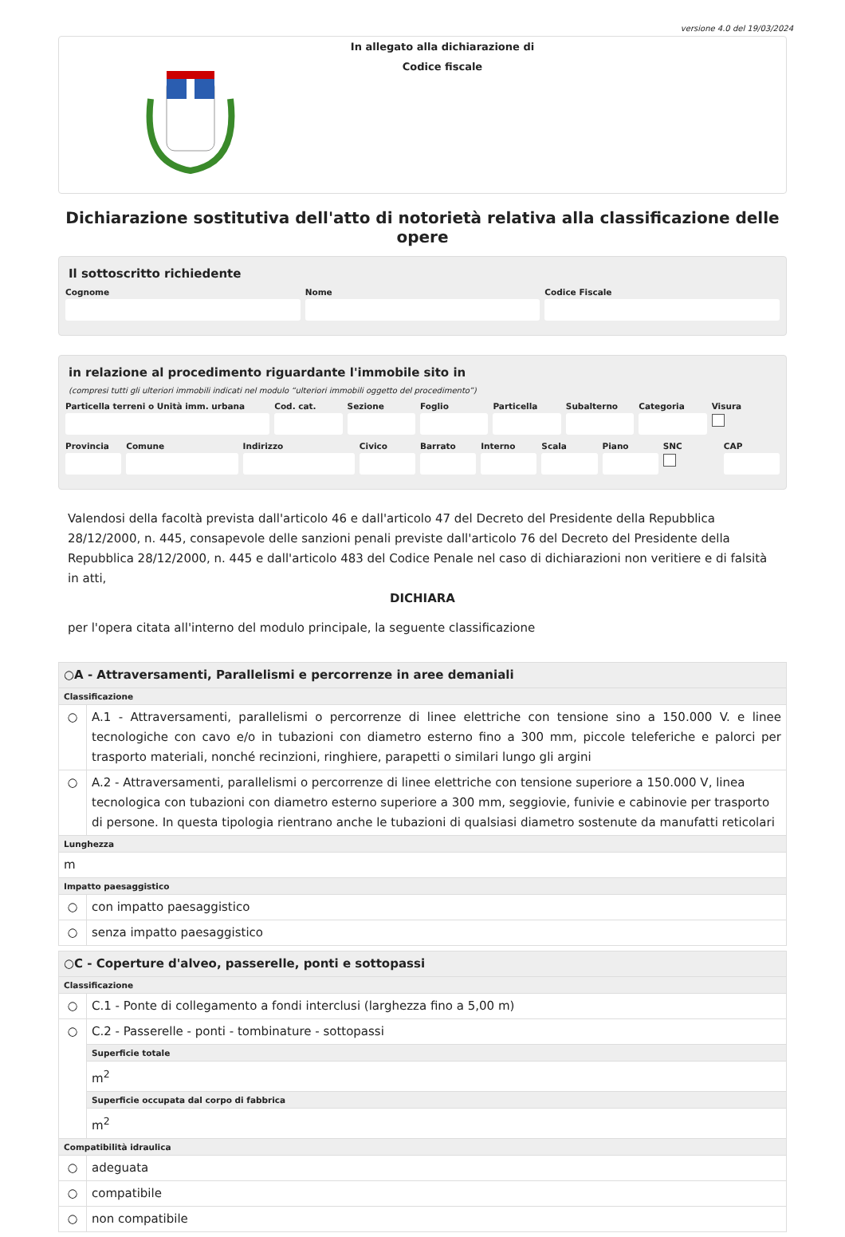versione 4.0 del 19/03/2024
In allegato alla dichiarazione di
Codice fiscale
Dichiarazione sostitutiva dell'atto di notorietà relativa alla classificazione delle opere
Il sottoscritto richiedente
Cognome Nome Codice Fiscale
in relazione al procedimento riguardante l'immobile sito in
(compresi tutti gli ulteriori immobili indicati nel modulo “ulteriori immobili oggetto del procedimento”)
Particella terreni o Unità imm. urbana
Cod. cat. Sezione Foglio Particella Subalterno Categoria Visura
Provincia Comune Indirizzo Civico Barrato Interno Scala Piano SNC CAP
Valendosi della facoltà prevista dall'articolo 46 e dall'articolo 47 del Decreto del Presidente della Repubblica 28/12/2000, n. 445, consapevole delle sanzioni penali previste dall'articolo 76 del Decreto del Presidente della Repubblica 28/12/2000, n. 445 e dall'articolo 483 del Codice Penale nel caso di dichiarazioni non veritiere e di falsità in atti,
DICHIARA
per l'opera citata all'interno del modulo principale, la seguente classificazione
| ○A - Attraversamenti, Parallelismi e percorrenze in aree demaniali | |
| Classificazione | |
| ○ | A.1 - Attraversamenti, parallelismi o percorrenze di linee elettriche con tensione sino a 150.000 V. e linee tecnologiche con cavo e/o in tubazioni con diametro esterno fino a 300 mm, piccole teleferiche e palorci per trasporto materiali, nonché recinzioni, ringhiere, parapetti o similari lungo gli argini |
| ○ | A.2 - Attraversamenti, parallelismi o percorrenze di linee elettriche con tensione superiore a 150.000 V, linea tecnologica con tubazioni con diametro esterno superiore a 300 mm, seggiovie, funivie e cabinovie per trasporto di persone. In questa tipologia rientrano anche le tubazioni di qualsiasi diametro sostenute da manufatti reticolari |
| Lunghezza | |
| m | |
| Impatto paesaggistico | |
| ○ | con impatto paesaggistico |
| ○ | senza impatto paesaggistico |
| ○C - Coperture d'alveo, passerelle, ponti e sottopassi | |
| Classificazione | |
| ○ | C.1 - Ponte di collegamento a fondi interclusi (larghezza fino a 5,00 m) |
| ○ | C.2 - Passerelle - ponti - tombinature - sottopassi |
| | Superficie totale |
| | m<sup>2</sup> |
| | Superficie occupata dal corpo di fabbrica |
| | m<sup>2</sup> |
| Compatibilità idraulica | |
| ○ | adeguata |
| ○ | compatibile |
| ○ | non compatibile |